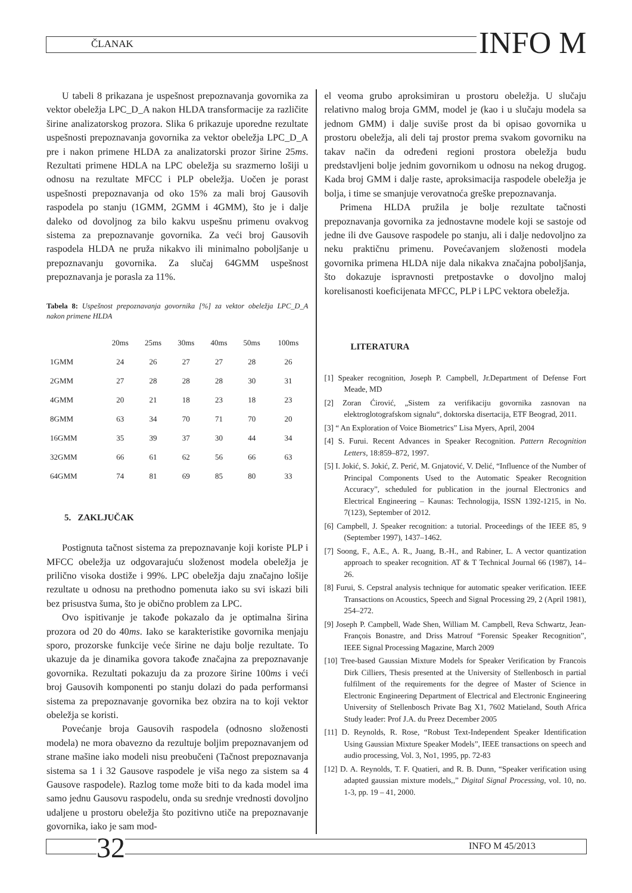ČLANAK INFO M
U tabeli 8 prikazana je uspešnost prepoznavanja govornika za vektor obeležja LPC_D_A nakon HLDA transformacije za različite širine analizatorskog prozora. Slika 6 prikazuje uporedne rezultate uspešnosti prepoznavanja govornika za vektor obeležja LPC_D_A pre i nakon primene HLDA za analizatorski prozor širine 25ms. Rezultati primene HDLA na LPC obeležja su srazmerno lošiji u odnosu na rezultate MFCC i PLP obeležja. Uočen je porast uspešnosti prepoznavanja od oko 15% za mali broj Gausovih raspodela po stanju (1GMM, 2GMM i 4GMM), što je i dalje daleko od dovoljnog za bilo kakvu uspešnu primenu ovakvog sistema za prepoznavanje govornika. Za veći broj Gausovih raspodela HLDA ne pruža nikakvo ili minimalno poboljšanje u prepoznavanju govornika. Za slučaj 64GMM uspešnost prepoznavanja je porasla za 11%.
Tabela 8: Uspešnost prepoznavanja govornika [%] za vektor obeležja LPC_D_A nakon primene HLDA
| | 20ms | 25ms | 30ms | 40ms | 50ms | 100ms |
| --- | --- | --- | --- | --- | --- | --- |
| 1GMM | 24 | 26 | 27 | 27 | 28 | 26 |
| 2GMM | 27 | 28 | 28 | 28 | 30 | 31 |
| 4GMM | 20 | 21 | 18 | 23 | 18 | 23 |
| 8GMM | 63 | 34 | 70 | 71 | 70 | 20 |
| 16GMM | 35 | 39 | 37 | 30 | 44 | 34 |
| 32GMM | 66 | 61 | 62 | 56 | 66 | 63 |
| 64GMM | 74 | 81 | 69 | 85 | 80 | 33 |
5. ZAKLJUČAK
Postignuta tačnost sistema za prepoznavanje koji koriste PLP i MFCC obeležja uz odgovarajuću složenost modela obeležja je prilično visoka dostiže i 99%. LPC obeležja daju značajno lošije rezultate u odnosu na prethodno pomenuta iako su svi iskazi bili bez prisustva šuma, što je obično problem za LPC.
Ovo ispitivanje je takođe pokazalo da je optimalna širina prozora od 20 do 40ms. Iako se karakteristike govornika menjaju sporo, prozorske funkcije veće širine ne daju bolje rezultate. To ukazuje da je dinamika govora takođe značajna za prepoznavanje govornika. Rezultati pokazuju da za prozore širine 100ms i veći broj Gausovih komponenti po stanju dolazi do pada performansi sistema za prepoznavanje govornika bez obzira na to koji vektor obeležja se koristi.
Povećanje broja Gausovih raspodela (odnosno složenosti modela) ne mora obavezno da rezultuje boljim prepoznavanjem od strane mašine iako modeli nisu preobučeni (Tačnost prepoznavanja sistema sa 1 i 32 Gausove raspodele je viša nego za sistem sa 4 Gausove raspodele). Razlog tome može biti to da kada model ima samo jednu Gausovu raspodelu, onda su srednje vrednosti dovoljno udaljene u prostoru obeležja što pozitivno utiče na prepoznavanje govornika, iako je sam mod-
el veoma grubo aproksimiran u prostoru obeležja. U slučaju relativno malog broja GMM, model je (kao i u slučaju modela sa jednom GMM) i dalje suviše prost da bi opisao govornika u prostoru obeležja, ali deli taj prostor prema svakom govorniku na takav način da određeni regioni prostora obeležja budu predstavljeni bolje jednim govornikom u odnosu na nekog drugog. Kada broj GMM i dalje raste, aproksimacija raspodele obeležja je bolja, i time se smanjuje verovatnoća greške prepoznavanja.
Primena HLDA pružila je bolje rezultate tačnosti prepoznavanja govornika za jednostavne modele koji se sastoje od jedne ili dve Gausove raspodele po stanju, ali i dalje nedovoljno za neku praktičnu primenu. Povećavanjem složenosti modela govornika primena HLDA nije dala nikakva značajna poboljšanja, što dokazuje ispravnosti pretpostavke o dovoljno maloj korelisanosti koeficijenata MFCC, PLP i LPC vektora obeležja.
LITERATURA
[1] Speaker recognition, Joseph P. Campbell, Jr.Department of Defense Fort Meade, MD
[2] Zoran Ćirović, „Sistem za verifikaciju govornika zasnovan na elektroglotografskom signalu“, doktorska disertacija, ETF Beograd, 2011.
[3] “ An Exploration of Voice Biometrics” Lisa Myers, April, 2004
[4] S. Furui. Recent Advances in Speaker Recognition. Pattern Recognition Letters, 18:859–872, 1997.
[5] I. Jokić, S. Jokić, Z. Perić, M. Gnjatović, V. Delić, “Influence of the Number of Principal Components Used to the Automatic Speaker Recognition Accuracy”, scheduled for publication in the journal Electronics and Electrical Engineering – Kaunas: Technologija, ISSN 1392-1215, in No. 7(123), September of 2012.
[6] Campbell, J. Speaker recognition: a tutorial. Proceedings of the IEEE 85, 9 (September 1997), 1437–1462.
[7] Soong, F., A.E., A. R., Juang, B.-H., and Rabiner, L. A vector quantization approach to speaker recognition. AT & T Technical Journal 66 (1987), 14–26.
[8] Furui, S. Cepstral analysis technique for automatic speaker verification. IEEE Transactions on Acoustics, Speech and Signal Processing 29, 2 (April 1981), 254–272.
[9] Joseph P. Campbell, Wade Shen, William M. Campbell, Reva Schwartz, Jean-François Bonastre, and Driss Matrouf “Forensic Speaker Recognition”, IEEE Signal Processing Magazine, March 2009
[10] Tree-based Gaussian Mixture Models for Speaker Verification by Francois Dirk Cilliers, Thesis presented at the University of Stellenbosch in partial fulfilment of the requirements for the degree of Master of Science in Electronic Engineering Department of Electrical and Electronic Engineering University of Stellenbosch Private Bag X1, 7602 Matieland, South Africa Study leader: Prof J.A. du Preez December 2005
[11] D. Reynolds, R. Rose, “Robust Text-Independent Speaker Identification Using Gaussian Mixture Speaker Models”, IEEE transactions on speech and audio processing, Vol. 3, No1, 1995, pp. 72-83
[12] D. A. Reynolds, T. F. Quatieri, and R. B. Dunn, “Speaker verification using adapted gaussian mixture models,,” Digital Signal Processing, vol. 10, no. 1-3, pp. 19 – 41, 2000.
32 INFO M 45/2013